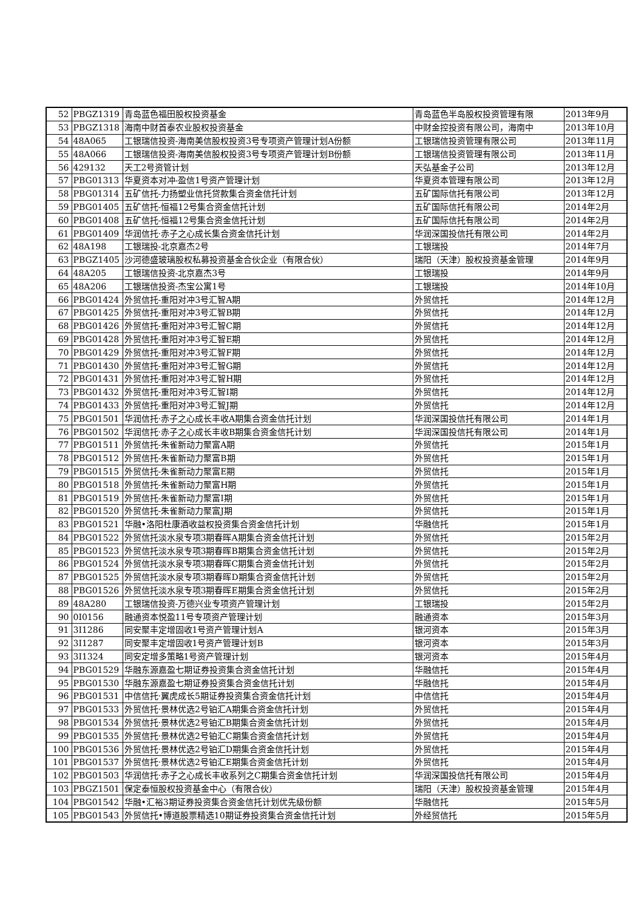| 52 | PBGZ1319 | 青岛蓝色福田股权投资基金 | 青岛蓝色半岛股权投资管理有限 | 2013年9月 |
| 53 | PBGZ1318 | 海南中财首泰农业股权投资基金 | 中财金控投资有限公司，海南中 | 2013年10月 |
| 54 | 48A065 | 工银瑞信投资-海南美信股权投资3号专项资产管理计划A份额 | 工银瑞信投资管理有限公司 | 2013年11月 |
| 55 | 48A066 | 工银瑞信投资-海南美信股权投资3号专项资产管理计划B份额 | 工银瑞信投资管理有限公司 | 2013年11月 |
| 56 | 429132 | 天工2号资管计划 | 天弘基金子公司 | 2013年12月 |
| 57 | PBG01313 | 华夏资本对冲-盈信1号资产管理计划 | 华夏资本管理有限公司 | 2013年12月 |
| 58 | PBG01314 | 五矿信托-力扬塑业信托贷款集合资金信托计划 | 五矿国际信托有限公司 | 2013年12月 |
| 59 | PBG01405 | 五矿信托-恒福12号集合资金信托计划 | 五矿国际信托有限公司 | 2014年2月 |
| 60 | PBG01408 | 五矿信托-恒福12号集合资金信托计划 | 五矿国际信托有限公司 | 2014年2月 |
| 61 | PBG01409 | 华润信托·赤子之心成长集合资金信托计划 | 华润深国投信托有限公司 | 2014年2月 |
| 62 | 48A198 | 工银瑞投-北京嘉杰2号 | 工银瑞投 | 2014年7月 |
| 63 | PBGZ1405 | 沙河德盛玻璃股权私募投资基金合伙企业（有限合伙） | 瑞阳（天津）股权投资基金管理 | 2014年9月 |
| 64 | 48A205 | 工银瑞信投资-北京嘉杰3号 | 工银瑞投 | 2014年9月 |
| 65 | 48A206 | 工银瑞信投资-杰宝公寓1号 | 工银瑞投 | 2014年10月 |
| 66 | PBG01424 | 外贸信托-重阳对冲3号汇智A期 | 外贸信托 | 2014年12月 |
| 67 | PBG01425 | 外贸信托-重阳对冲3号汇智B期 | 外贸信托 | 2014年12月 |
| 68 | PBG01426 | 外贸信托-重阳对冲3号汇智C期 | 外贸信托 | 2014年12月 |
| 69 | PBG01428 | 外贸信托-重阳对冲3号汇智E期 | 外贸信托 | 2014年12月 |
| 70 | PBG01429 | 外贸信托-重阳对冲3号汇智F期 | 外贸信托 | 2014年12月 |
| 71 | PBG01430 | 外贸信托-重阳对冲3号汇智G期 | 外贸信托 | 2014年12月 |
| 72 | PBG01431 | 外贸信托-重阳对冲3号汇智H期 | 外贸信托 | 2014年12月 |
| 73 | PBG01432 | 外贸信托-重阳对冲3号汇智I期 | 外贸信托 | 2014年12月 |
| 74 | PBG01433 | 外贸信托-重阳对冲3号汇智J期 | 外贸信托 | 2014年12月 |
| 75 | PBG01501 | 华润信托·赤子之心成长丰收A期集合资金信托计划 | 华润深国投信托有限公司 | 2014年1月 |
| 76 | PBG01502 | 华润信托·赤子之心成长丰收B期集合资金信托计划 | 华润深国投信托有限公司 | 2014年1月 |
| 77 | PBG01511 | 外贸信托-朱雀新动力聚富A期 | 外贸信托 | 2015年1月 |
| 78 | PBG01512 | 外贸信托-朱雀新动力聚富B期 | 外贸信托 | 2015年1月 |
| 79 | PBG01515 | 外贸信托-朱雀新动力聚富E期 | 外贸信托 | 2015年1月 |
| 80 | PBG01518 | 外贸信托-朱雀新动力聚富H期 | 外贸信托 | 2015年1月 |
| 81 | PBG01519 | 外贸信托-朱雀新动力聚富I期 | 外贸信托 | 2015年1月 |
| 82 | PBG01520 | 外贸信托-朱雀新动力聚富J期 | 外贸信托 | 2015年1月 |
| 83 | PBG01521 | 华融•洛阳杜康酒收益权投资集合资金信托计划 | 华融信托 | 2015年1月 |
| 84 | PBG01522 | 外贸信托淡水泉专项3期春晖A期集合资金信托计划 | 外贸信托 | 2015年2月 |
| 85 | PBG01523 | 外贸信托淡水泉专项3期春晖B期集合资金信托计划 | 外贸信托 | 2015年2月 |
| 86 | PBG01524 | 外贸信托淡水泉专项3期春晖C期集合资金信托计划 | 外贸信托 | 2015年2月 |
| 87 | PBG01525 | 外贸信托淡水泉专项3期春晖D期集合资金信托计划 | 外贸信托 | 2015年2月 |
| 88 | PBG01526 | 外贸信托淡水泉专项3期春晖E期集合资金信托计划 | 外贸信托 | 2015年2月 |
| 89 | 48A280 | 工银瑞信投资-万德兴业专项资产管理计划 | 工银瑞投 | 2015年2月 |
| 90 | 0I0156 | 融通资本悦盈11号专项资产管理计划 | 融通资本 | 2015年3月 |
| 91 | 3I1286 | 同安聚丰定增固收1号资产管理计划A | 银河资本 | 2015年3月 |
| 92 | 3I1287 | 同安聚丰定增固收1号资产管理计划B | 银河资本 | 2015年3月 |
| 93 | 3I1324 | 同安定增多策略1号资产管理计划 | 银河资本 | 2015年4月 |
| 94 | PBG01529 | 华融东源嘉盈七期证券投资集合资金信托计划 | 华融信托 | 2015年4月 |
| 95 | PBG01530 | 华融东源嘉盈七期证券投资集合资金信托计划 | 华融信托 | 2015年4月 |
| 96 | PBG01531 | 中信信托·翼虎成长5期证券投资集合资金信托计划 | 中信信托 | 2015年4月 |
| 97 | PBG01533 | 外贸信托·景林优选2号铂汇A期集合资金信托计划 | 外贸信托 | 2015年4月 |
| 98 | PBG01534 | 外贸信托·景林优选2号铂汇B期集合资金信托计划 | 外贸信托 | 2015年4月 |
| 99 | PBG01535 | 外贸信托·景林优选2号铂汇C期集合资金信托计划 | 外贸信托 | 2015年4月 |
| 100 | PBG01536 | 外贸信托·景林优选2号铂汇D期集合资金信托计划 | 外贸信托 | 2015年4月 |
| 101 | PBG01537 | 外贸信托·景林优选2号铂汇E期集合资金信托计划 | 外贸信托 | 2015年4月 |
| 102 | PBG01503 | 华润信托·赤子之心成长丰收系列之C期集合资金信托计划 | 华润深国投信托有限公司 | 2015年4月 |
| 103 | PBGZ1501 | 保定泰恒股权投资基金中心（有限合伙） | 瑞阳（天津）股权投资基金管理 | 2015年4月 |
| 104 | PBG01542 | 华融•汇裕3期证券投资集合资金信托计划优先级份额 | 华融信托 | 2015年5月 |
| 105 | PBG01543 | 外贸信托•博道股票精选10期证券投资集合资金信托计划 | 外经贸信托 | 2015年5月 |